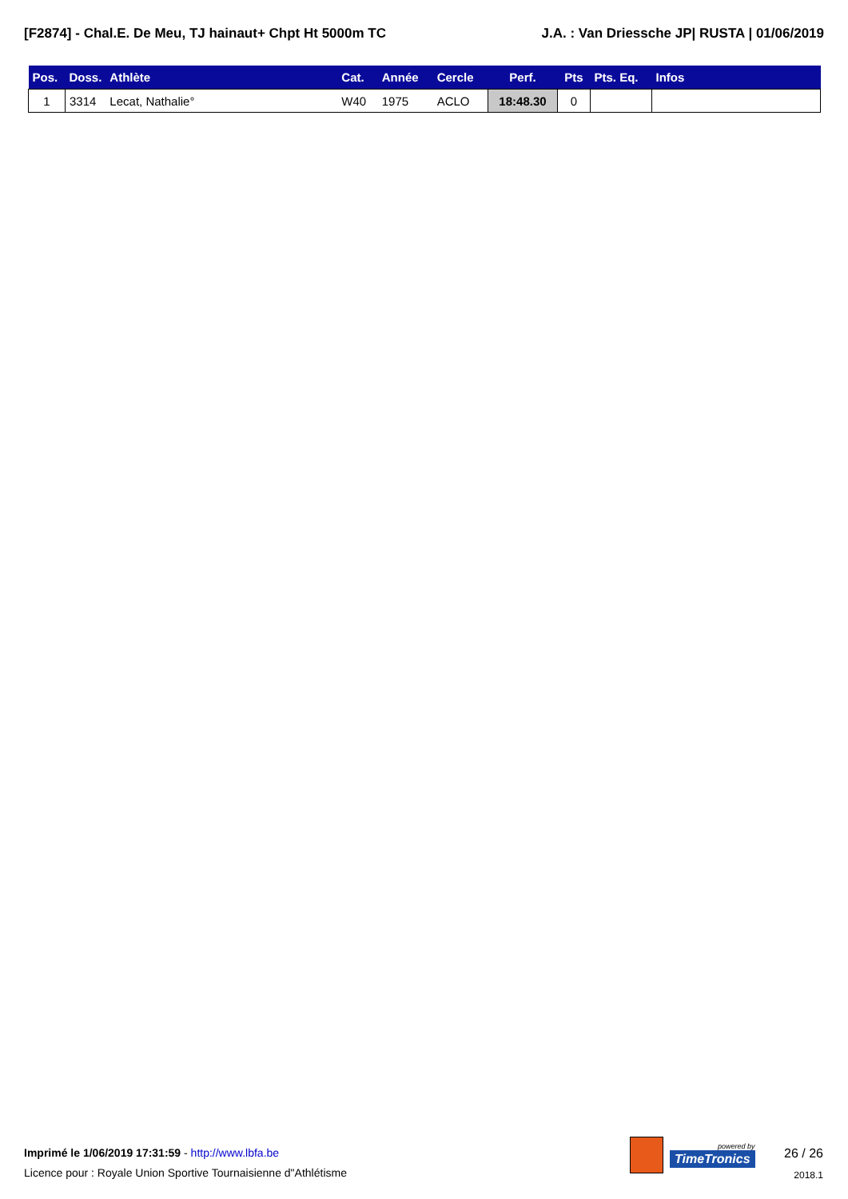[F2874] - Chal.E. De Meu, TJ hainaut+ Chpt Ht 5000m TC J.A. : Van Driessche JP| RUSTA | 01/06/2019
| Pos. | Doss. | Athlète | Cat. | Année | Cercle | Perf. | Pts | Pts. Eq. | Infos |
| --- | --- | --- | --- | --- | --- | --- | --- | --- | --- |
| 1 | 3314 | Lecat, Nathalie° | W40 | 1975 | ACLO | 18:48.30 | 0 | | |
Imprimé le 1/06/2019 17:31:59 - http://www.lbfa.be
Licence pour : Royale Union Sportive Tournaisienne d"Athlétisme
powered by
TimeTronics
26 / 26
2018.1